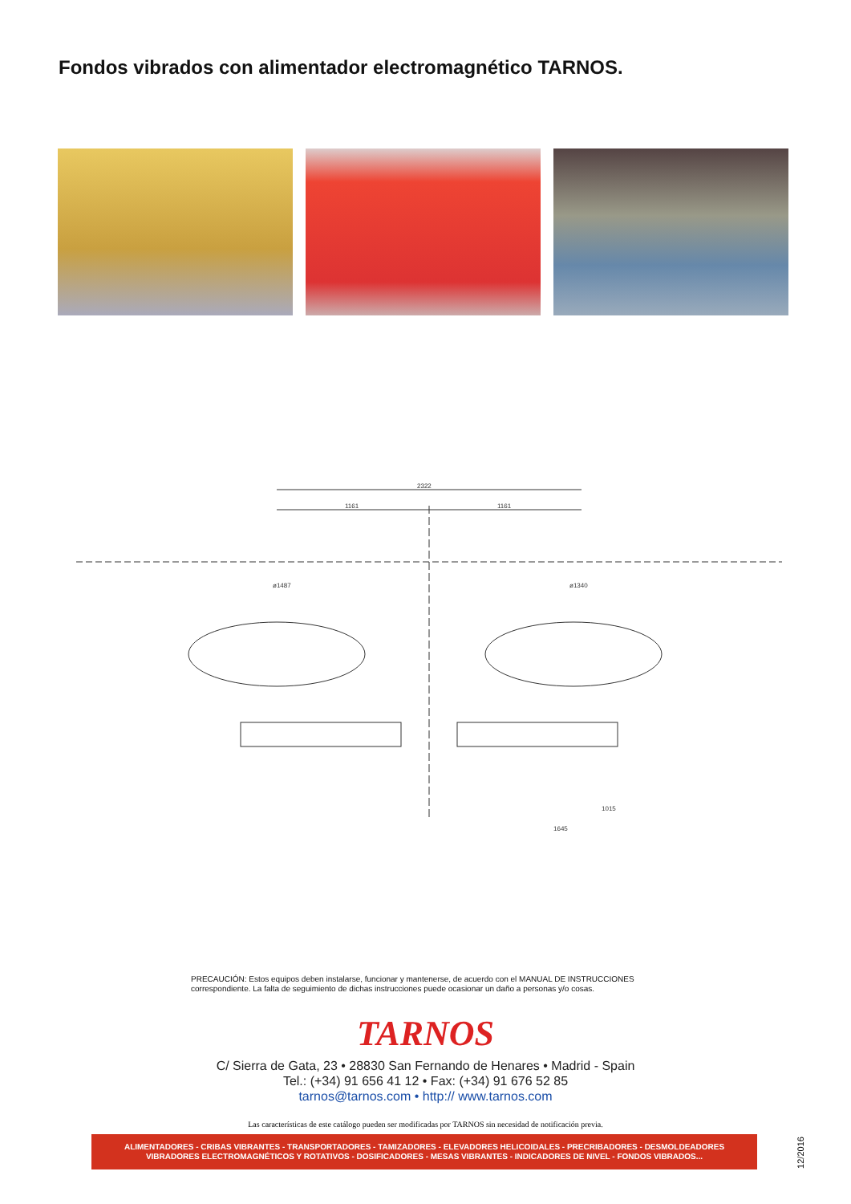Fondos vibrados con alimentador electromagnético TARNOS.
2322
1161
1161
ø1487
ø1340
1015
1645
PRECAUCIÓN: Estos equipos deben instalarse, funcionar y mantenerse, de acuerdo con el MANUAL DE INSTRUCCIONES correspondiente. La falta de seguimiento de dichas instrucciones puede ocasionar un daño a personas y/o cosas.
TARNOS
C/ Sierra de Gata, 23 • 28830 San Fernando de Henares • Madrid - Spain
Tel.: (+34) 91 656 41 12 • Fax: (+34) 91 676 52 85
tarnos@tarnos.com • http:// www.tarnos.com
Las características de este catálogo pueden ser modificadas por TARNOS sin necesidad de notificación previa.
ALIMENTADORES - CRIBAS VIBRANTES - TRANSPORTADORES - TAMIZADORES - ELEVADORES HELICOIDALES - PRECRIBADORES - DESMOLDEADORES
VIBRADORES ELECTROMAGNÉTICOS Y ROTATIVOS - DOSIFICADORES - MESAS VIBRANTES - INDICADORES DE NIVEL - FONDOS VIBRADOS...
12/2016